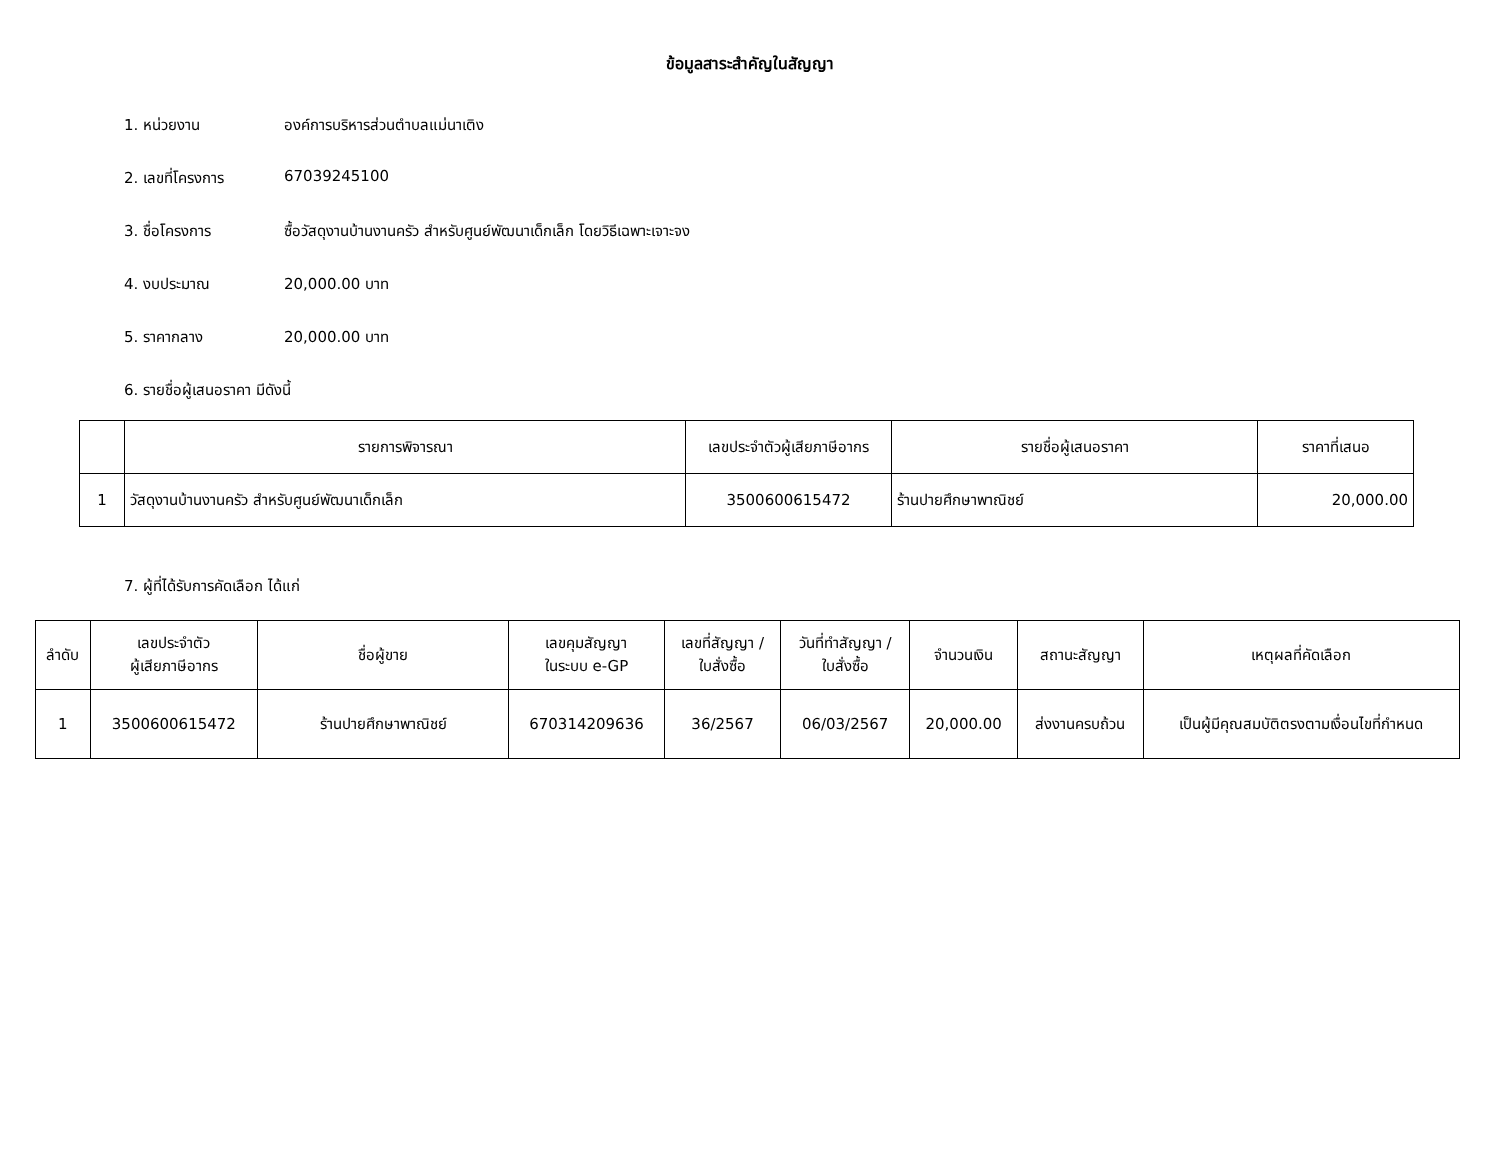ข้อมูลสาระสำคัญในสัญญา
1. หน่วยงาน องค์การบริหารส่วนตำบลแม่นาเติง
2. เลขที่โครงการ 67039245100
3. ชื่อโครงการ ซื้อวัสดุงานบ้านงานครัว สำหรับศูนย์พัฒนาเด็กเล็ก โดยวิธีเฉพาะเจาะจง
4. งบประมาณ 20,000.00 บาท
5. ราคากลาง 20,000.00 บาท
6. รายชื่อผู้เสนอราคา มีดังนี้
| | รายการพิจารณา | เลขประจำตัวผู้เสียภาษีอากร | รายชื่อผู้เสนอราคา | ราคาที่เสนอ |
| --- | --- | --- | --- | --- |
| 1 | วัสดุงานบ้านงานครัว สำหรับศูนย์พัฒนาเด็กเล็ก | 3500600615472 | ร้านปายศึกษาพาณิชย์ | 20,000.00 |
7. ผู้ที่ได้รับการคัดเลือก ได้แก่
| ลำดับ | เลขประจำตัว ผู้เสียภาษีอากร | ชื่อผู้ขาย | เลขคุมสัญญา ในระบบ e-GP | เลขที่สัญญา / ใบสั่งซื้อ | วันที่ทำสัญญา / ใบสั่งซื้อ | จำนวนเงิน | สถานะสัญญา | เหตุผลที่คัดเลือก |
| --- | --- | --- | --- | --- | --- | --- | --- | --- |
| 1 | 3500600615472 | ร้านปายศึกษาพาณิชย์ | 670314209636 | 36/2567 | 06/03/2567 | 20,000.00 | ส่งงานครบถ้วน | เป็นผู้มีคุณสมบัติตรงตามเงื่อนไขที่กำหนด |